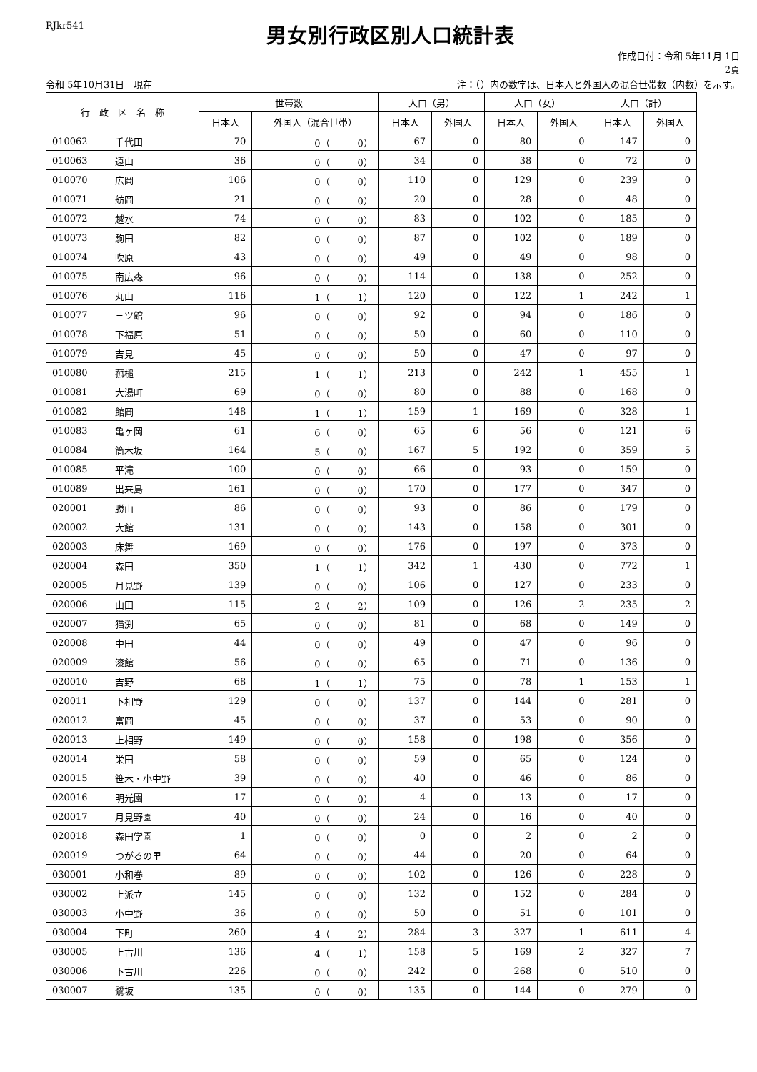RJkr541
男女別行政区別人口統計表
作成日付：令和 5年11月 1日
2頁
令和 5年10月31日　現在 注：（）内の数字は、日本人と外国人の混合世帯数（内数）を示す。
| 行 政 区 名 称 | | 世帯数 | | 人口（男） | | 人口（女） | | 人口（計） | |
| --- | --- | --- | --- | --- | --- | --- | --- | --- | --- |
| | | 日本人 | 外国人（混合世帯） | 日本人 | 外国人 | 日本人 | 外国人 | 日本人 | 外国人 |
| 010062 | 千代田 | 70 | 0（ 0） | 67 | 0 | 80 | 0 | 147 | 0 |
| 010063 | 遠山 | 36 | 0（ 0） | 34 | 0 | 38 | 0 | 72 | 0 |
| 010070 | 広岡 | 106 | 0（ 0） | 110 | 0 | 129 | 0 | 239 | 0 |
| 010071 | 舫岡 | 21 | 0（ 0） | 20 | 0 | 28 | 0 | 48 | 0 |
| 010072 | 越水 | 74 | 0（ 0） | 83 | 0 | 102 | 0 | 185 | 0 |
| 010073 | 駒田 | 82 | 0（ 0） | 87 | 0 | 102 | 0 | 189 | 0 |
| 010074 | 吹原 | 43 | 0（ 0） | 49 | 0 | 49 | 0 | 98 | 0 |
| 010075 | 南広森 | 96 | 0（ 0） | 114 | 0 | 138 | 0 | 252 | 0 |
| 010076 | 丸山 | 116 | 1（ 1） | 120 | 0 | 122 | 1 | 242 | 1 |
| 010077 | 三ツ館 | 96 | 0（ 0） | 92 | 0 | 94 | 0 | 186 | 0 |
| 010078 | 下福原 | 51 | 0（ 0） | 50 | 0 | 60 | 0 | 110 | 0 |
| 010079 | 吉見 | 45 | 0（ 0） | 50 | 0 | 47 | 0 | 97 | 0 |
| 010080 | 菰槌 | 215 | 1（ 1） | 213 | 0 | 242 | 1 | 455 | 1 |
| 010081 | 大湯町 | 69 | 0（ 0） | 80 | 0 | 88 | 0 | 168 | 0 |
| 010082 | 館岡 | 148 | 1（ 1） | 159 | 1 | 169 | 0 | 328 | 1 |
| 010083 | 亀ヶ岡 | 61 | 6（ 0） | 65 | 6 | 56 | 0 | 121 | 6 |
| 010084 | 筒木坂 | 164 | 5（ 0） | 167 | 5 | 192 | 0 | 359 | 5 |
| 010085 | 平滝 | 100 | 0（ 0） | 66 | 0 | 93 | 0 | 159 | 0 |
| 010089 | 出来島 | 161 | 0（ 0） | 170 | 0 | 177 | 0 | 347 | 0 |
| 020001 | 勝山 | 86 | 0（ 0） | 93 | 0 | 86 | 0 | 179 | 0 |
| 020002 | 大館 | 131 | 0（ 0） | 143 | 0 | 158 | 0 | 301 | 0 |
| 020003 | 床舞 | 169 | 0（ 0） | 176 | 0 | 197 | 0 | 373 | 0 |
| 020004 | 森田 | 350 | 1（ 1） | 342 | 1 | 430 | 0 | 772 | 1 |
| 020005 | 月見野 | 139 | 0（ 0） | 106 | 0 | 127 | 0 | 233 | 0 |
| 020006 | 山田 | 115 | 2（ 2） | 109 | 0 | 126 | 2 | 235 | 2 |
| 020007 | 猫渕 | 65 | 0（ 0） | 81 | 0 | 68 | 0 | 149 | 0 |
| 020008 | 中田 | 44 | 0（ 0） | 49 | 0 | 47 | 0 | 96 | 0 |
| 020009 | 漆館 | 56 | 0（ 0） | 65 | 0 | 71 | 0 | 136 | 0 |
| 020010 | 吉野 | 68 | 1（ 1） | 75 | 0 | 78 | 1 | 153 | 1 |
| 020011 | 下相野 | 129 | 0（ 0） | 137 | 0 | 144 | 0 | 281 | 0 |
| 020012 | 富岡 | 45 | 0（ 0） | 37 | 0 | 53 | 0 | 90 | 0 |
| 020013 | 上相野 | 149 | 0（ 0） | 158 | 0 | 198 | 0 | 356 | 0 |
| 020014 | 栄田 | 58 | 0（ 0） | 59 | 0 | 65 | 0 | 124 | 0 |
| 020015 | 笹木・小中野 | 39 | 0（ 0） | 40 | 0 | 46 | 0 | 86 | 0 |
| 020016 | 明光園 | 17 | 0（ 0） | 4 | 0 | 13 | 0 | 17 | 0 |
| 020017 | 月見野園 | 40 | 0（ 0） | 24 | 0 | 16 | 0 | 40 | 0 |
| 020018 | 森田学園 | 1 | 0（ 0） | 0 | 0 | 2 | 0 | 2 | 0 |
| 020019 | つがるの里 | 64 | 0（ 0） | 44 | 0 | 20 | 0 | 64 | 0 |
| 030001 | 小和巻 | 89 | 0（ 0） | 102 | 0 | 126 | 0 | 228 | 0 |
| 030002 | 上派立 | 145 | 0（ 0） | 132 | 0 | 152 | 0 | 284 | 0 |
| 030003 | 小中野 | 36 | 0（ 0） | 50 | 0 | 51 | 0 | 101 | 0 |
| 030004 | 下町 | 260 | 4（ 2） | 284 | 3 | 327 | 1 | 611 | 4 |
| 030005 | 上古川 | 136 | 4（ 1） | 158 | 5 | 169 | 2 | 327 | 7 |
| 030006 | 下古川 | 226 | 0（ 0） | 242 | 0 | 268 | 0 | 510 | 0 |
| 030007 | 鷺坂 | 135 | 0（ 0） | 135 | 0 | 144 | 0 | 279 | 0 |